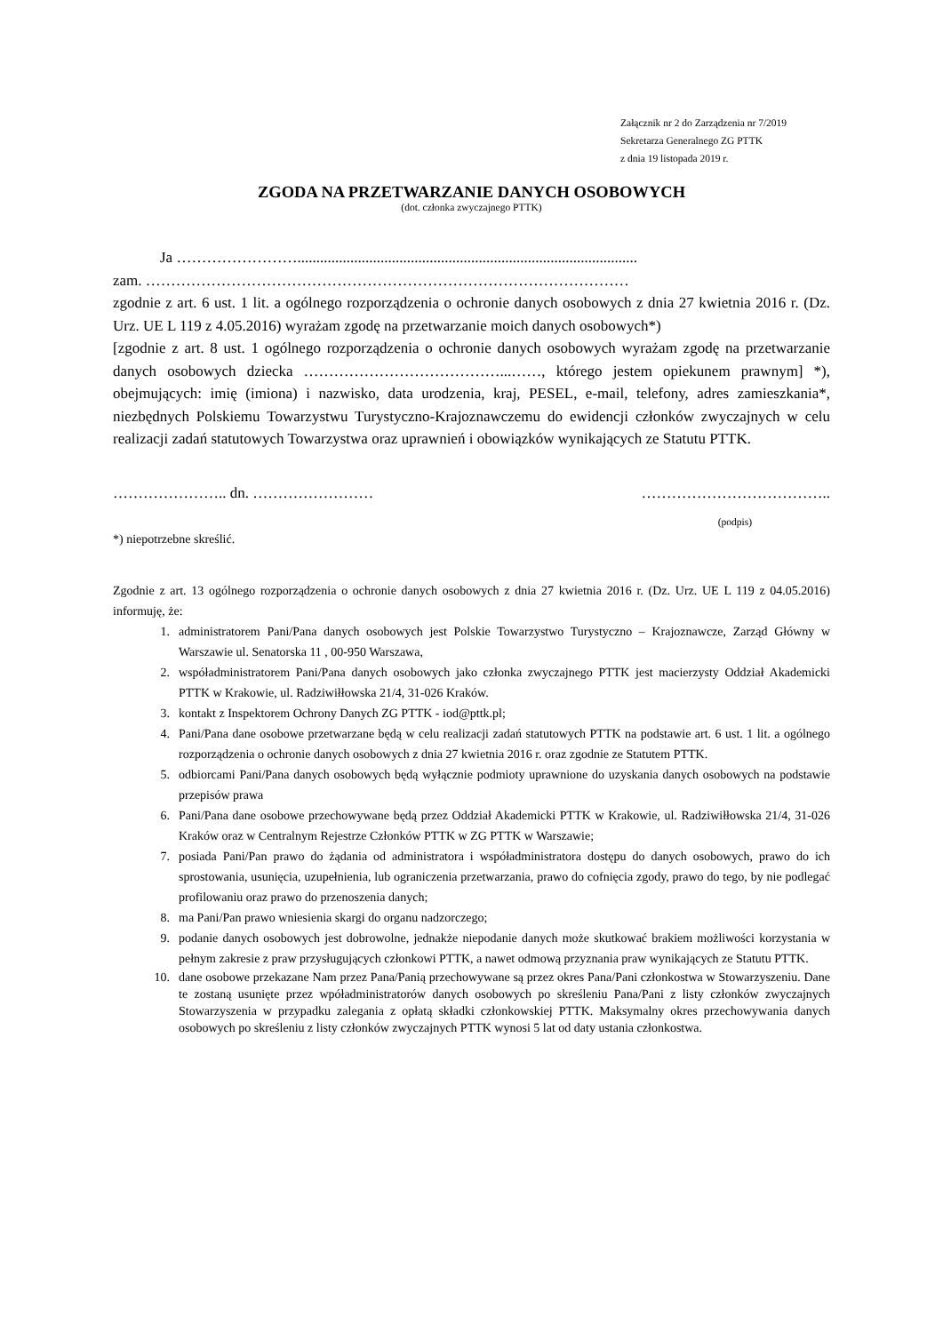Załącznik nr 2 do Zarządzenia nr 7/2019
Sekretarza Generalnego ZG PTTK
z dnia 19 listopada 2019 r.
ZGODA NA PRZETWARZANIE DANYCH OSOBOWYCH
(dot. członka zwyczajnego PTTK)
Ja ……………………..........................................................................................
zam. ……………………………………………………………………………………
zgodnie z art. 6 ust. 1 lit. a ogólnego rozporządzenia o ochronie danych osobowych z dnia 27 kwietnia 2016 r. (Dz. Urz. UE L 119 z 4.05.2016) wyrażam zgodę na przetwarzanie moich danych osobowych*)
[zgodnie z art. 8 ust. 1 ogólnego rozporządzenia o ochronie danych osobowych wyrażam zgodę na przetwarzanie danych osobowych dziecka …………………………………...……, którego jestem opiekunem prawnym] *), obejmujących: imię (imiona) i nazwisko, data urodzenia, kraj, PESEL, e-mail, telefony, adres zamieszkania*, niezbędnych Polskiemu Towarzystwu Turystyczno-Krajoznawczemu do ewidencji członków zwyczajnych w celu realizacji zadań statutowych Towarzystwa oraz uprawnień i obowiązków wynikających ze Statutu PTTK.
………………….. dn. …………………… ………………………………..
(podpis)
*) niepotrzebne skreślić.
Zgodnie z art. 13 ogólnego rozporządzenia o ochronie danych osobowych z dnia 27 kwietnia 2016 r. (Dz. Urz. UE L 119 z 04.05.2016) informuję, że:
1. administratorem Pani/Pana danych osobowych jest Polskie Towarzystwo Turystyczno – Krajoznawcze, Zarząd Główny w Warszawie ul. Senatorska 11 , 00-950 Warszawa,
2. współadministratorem Pani/Pana danych osobowych jako członka zwyczajnego PTTK jest macierzysty Oddział Akademicki PTTK w Krakowie, ul. Radziwiłłowska 21/4, 31-026 Kraków.
3. kontakt z Inspektorem Ochrony Danych ZG PTTK - iod@pttk.pl;
4. Pani/Pana dane osobowe przetwarzane będą w celu realizacji zadań statutowych PTTK na podstawie art. 6 ust. 1 lit. a ogólnego rozporządzenia o ochronie danych osobowych z dnia 27 kwietnia 2016 r. oraz zgodnie ze Statutem PTTK.
5. odbiorcami Pani/Pana danych osobowych będą wyłącznie podmioty uprawnione do uzyskania danych osobowych na podstawie przepisów prawa
6. Pani/Pana dane osobowe przechowywane będą przez Oddział Akademicki PTTK w Krakowie, ul. Radziwiłłowska 21/4, 31-026 Kraków oraz w Centralnym Rejestrze Członków PTTK w ZG PTTK w Warszawie;
7. posiada Pani/Pan prawo do żądania od administratora i współadministratora dostępu do danych osobowych, prawo do ich sprostowania, usunięcia, uzupełnienia, lub ograniczenia przetwarzania, prawo do cofnięcia zgody, prawo do tego, by nie podlegać profilowaniu oraz prawo do przenoszenia danych;
8. ma Pani/Pan prawo wniesienia skargi do organu nadzorczego;
9. podanie danych osobowych jest dobrowolne, jednakże niepodanie danych może skutkować brakiem możliwości korzystania w pełnym zakresie z praw przysługujących członkowi PTTK, a nawet odmową przyznania praw wynikających ze Statutu PTTK.
10. dane osobowe przekazane Nam przez Pana/Panią przechowywane są przez okres Pana/Pani członkostwa w Stowarzyszeniu. Dane te zostaną usunięte przez wpóładministratorów danych osobowych po skreśleniu Pana/Pani z listy członków zwyczajnych Stowarzyszenia w przypadku zalegania z opłatą składki członkowskiej PTTK. Maksymalny okres przechowywania danych osobowych po skreśleniu z listy członków zwyczajnych PTTK wynosi 5 lat od daty ustania członkostwa.